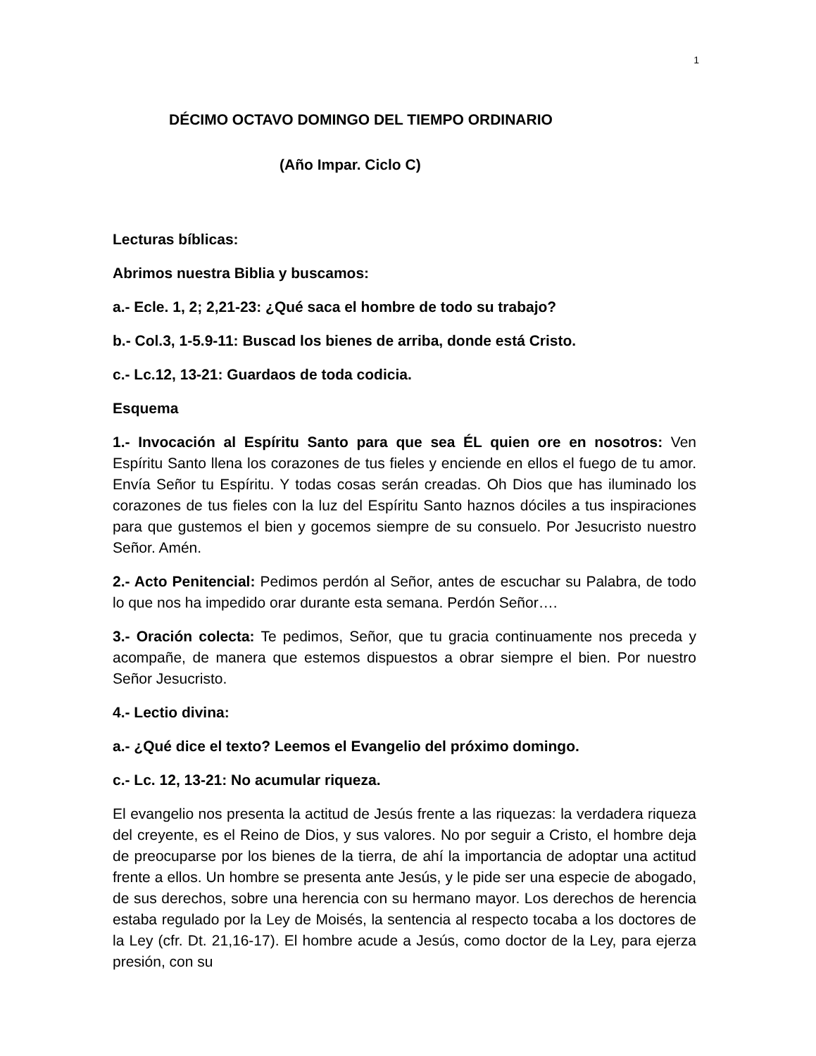1
DÉCIMO OCTAVO DOMINGO DEL TIEMPO ORDINARIO
(Año Impar. Ciclo C)
Lecturas bíblicas:
Abrimos nuestra Biblia y buscamos:
a.- Ecle. 1, 2; 2,21-23: ¿Qué saca el hombre de todo su trabajo?
b.- Col.3, 1-5.9-11: Buscad los bienes de arriba, donde está Cristo.
c.- Lc.12, 13-21: Guardaos de toda codicia.
Esquema
1.- Invocación al Espíritu Santo para que sea ÉL quien ore en nosotros: Ven Espíritu Santo llena los corazones de tus fieles y enciende en ellos el fuego de tu amor. Envía Señor tu Espíritu. Y todas cosas serán creadas. Oh Dios que has iluminado los corazones de tus fieles con la luz del Espíritu Santo haznos dóciles a tus inspiraciones para que gustemos el bien y gocemos siempre de su consuelo. Por Jesucristo nuestro Señor. Amén.
2.- Acto Penitencial: Pedimos perdón al Señor, antes de escuchar su Palabra, de todo lo que nos ha impedido orar durante esta semana. Perdón Señor….
3.- Oración colecta: Te pedimos, Señor, que tu gracia continuamente nos preceda y acompañe, de manera que estemos dispuestos a obrar siempre el bien. Por nuestro Señor Jesucristo.
4.- Lectio divina:
a.- ¿Qué dice el texto? Leemos el Evangelio del próximo domingo.
c.- Lc. 12, 13-21: No acumular riqueza.
El evangelio nos presenta la actitud de Jesús frente a las riquezas: la verdadera riqueza del creyente, es el Reino de Dios, y sus valores. No por seguir a Cristo, el hombre deja de preocuparse por los bienes de la tierra, de ahí la importancia de adoptar una actitud frente a ellos. Un hombre se presenta ante Jesús, y le pide ser una especie de abogado, de sus derechos, sobre una herencia con su hermano mayor. Los derechos de herencia estaba regulado por la Ley de Moisés, la sentencia al respecto tocaba a los doctores de la Ley (cfr. Dt. 21,16-17). El hombre acude a Jesús, como doctor de la Ley, para ejerza presión, con su